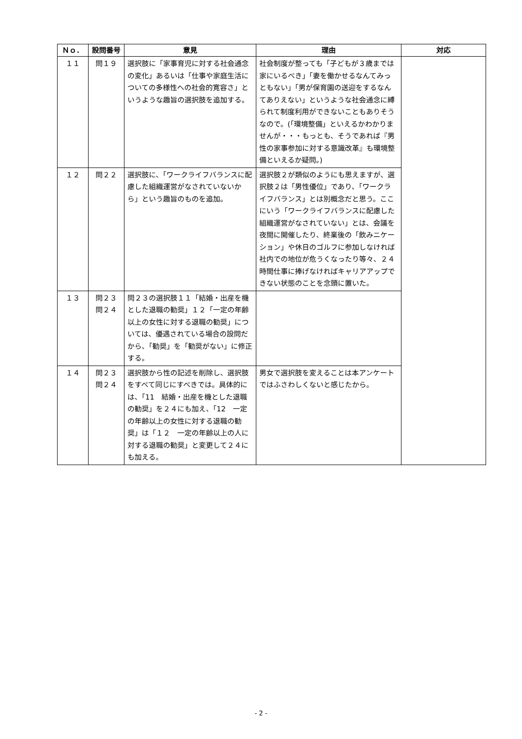| Ｎｏ． | 設問番号 | 意見 | 理由 | 対応 |
| --- | --- | --- | --- | --- |
| １１ | 問１９ | 選択肢に「家事育児に対する社会通念の変化」あるいは「仕事や家庭生活についての多様性への社会的寛容さ」というような趣旨の選択肢を追加する。 | 社会制度が整っても「子どもが３歳までは家にいるべき」「妻を働かせるなんてみっともない」「男が保育園の送迎をするなんてありえない」というような社会通念に縛られて制度利用ができないこともありそうなので。(「環境整備」といえるかわかりませんが・・・もっとも、そうであれば『男性の家事参加に対する意識改革』も環境整備といえるか疑問。) | |
| １２ | 問２２ | 選択肢に、「ワークライフバランスに配慮した組織運営がなされていないから」という趣旨のものを追加。 | 選択肢２が類似のようにも思えますが、選択肢２は「男性優位」であり、「ワークライフバランス」とは別概念だと思う。ここにいう「ワークライフバランスに配慮した組織運営がなされていない」とは、会議を夜間に開催したり、終業後の「飲みニケーション」や休日のゴルフに参加しなければ社内での地位が危うくなったり等々、２４時間仕事に捧げなければキャリアアップできない状態のことを念頭に置いた。 | |
| １３ | 問２３ 問２４ | 問２３の選択肢１１「結婚・出産を機とした退職の勧奨」１２「一定の年齢以上の女性に対する退職の勧奨」については、優遇されている場合の設問だから、「勧奨」を「勧奨がない」に修正する。 | | |
| １４ | 問２３ 問２４ | 選択肢から性の記述を削除し、選択肢をすべて同じにすべきでは。具体的には、「11 結婚・出産を機とした退職の勧奨」を２４にも加え、「12 一定の年齢以上の女性に対する退職の勧奨」は「１２ 一定の年齢以上の人に対する退職の勧奨」と変更して２４にも加える。 | 男女で選択肢を変えることは本アンケートではふさわしくないと感じたから。 | |
- 2 -